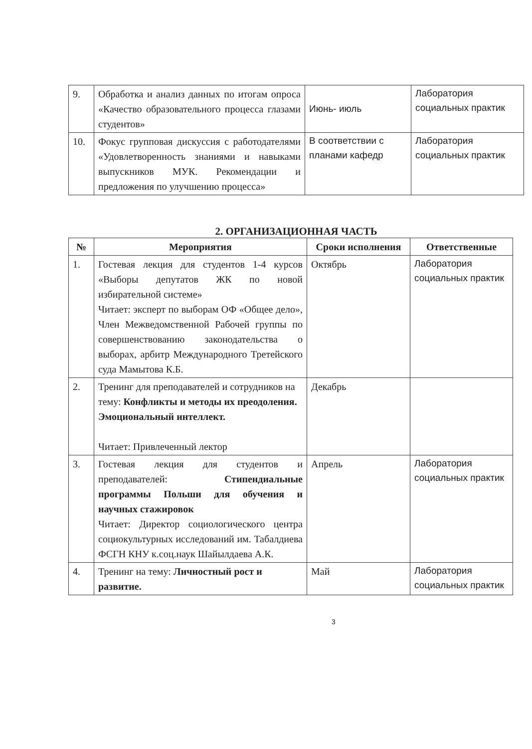| 9. | Обработка и анализ данных по итогам опроса «Качество образовательного процесса глазами студентов» | Июнь- июль | Лаборатория социальных практик |
| 10. | Фокус групповая дискуссия с работодателями «Удовлетворенность знаниями и навыками выпускников МУК. Рекомендации и предложения по улучшению процесса» | В соответствии с планами кафедр | Лаборатория социальных практик |
2. ОРГАНИЗАЦИОННАЯ ЧАСТЬ
| № | Мероприятия | Сроки исполнения | Ответственные |
| --- | --- | --- | --- |
| 1. | Гостевая лекция для студентов 1-4 курсов «Выборы депутатов ЖК по новой избирательной системе» Читает: эксперт по выборам ОФ «Общее дело», Член Межведомственной Рабочей группы по совершенствованию законодательства о выборах, арбитр Международного Третейского суда Мамытова К.Б. | Октябрь | Лаборатория социальных практик |
| 2. | Тренинг для преподавателей и сотрудников на тему: Конфликты и методы их преодоления. Эмоциональный интеллект. Читает: Привлеченный лектор | Декабрь | |
| 3. | Гостевая лекция для студентов и преподавателей: Стипендиальные программы Польши для обучения и научных стажировок Читает: Директор социологического центра социокультурных исследований им. Табалдиева ФСГН КНУ к.соц.наук Шайылдаева А.К. | Апрель | Лаборатория социальных практик |
| 4. | Тренинг на тему: Личностный рост и развитие. | Май | Лаборатория социальных практик |
3